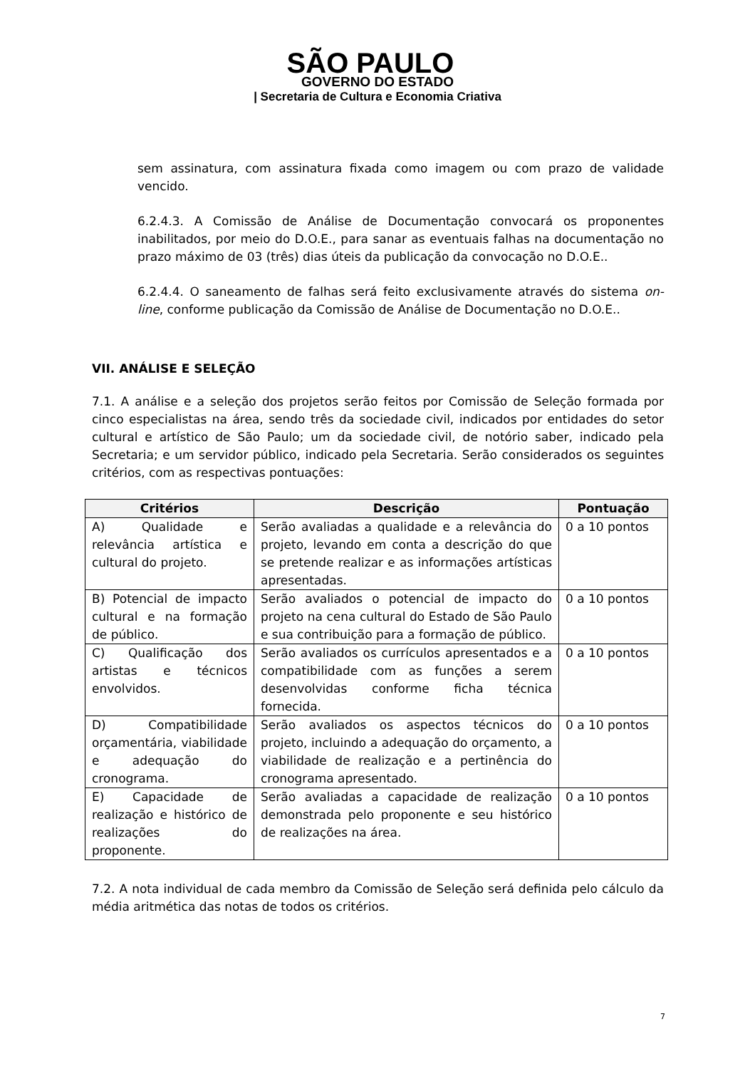SÃO PAULO
GOVERNO DO ESTADO
| Secretaria de Cultura e Economia Criativa
sem assinatura, com assinatura fixada como imagem ou com prazo de validade vencido.
6.2.4.3. A Comissão de Análise de Documentação convocará os proponentes inabilitados, por meio do D.O.E., para sanar as eventuais falhas na documentação no prazo máximo de 03 (três) dias úteis da publicação da convocação no D.O.E..
6.2.4.4. O saneamento de falhas será feito exclusivamente através do sistema on-line, conforme publicação da Comissão de Análise de Documentação no D.O.E..
VII. ANÁLISE E SELEÇÃO
7.1. A análise e a seleção dos projetos serão feitos por Comissão de Seleção formada por cinco especialistas na área, sendo três da sociedade civil, indicados por entidades do setor cultural e artístico de São Paulo; um da sociedade civil, de notório saber, indicado pela Secretaria; e um servidor público, indicado pela Secretaria. Serão considerados os seguintes critérios, com as respectivas pontuações:
| Critérios | Descrição | Pontuação |
| --- | --- | --- |
| A) Qualidade e relevância artística e cultural do projeto. | Serão avaliadas a qualidade e a relevância do projeto, levando em conta a descrição do que se pretende realizar e as informações artísticas apresentadas. | 0 a 10 pontos |
| B) Potencial de impacto cultural e na formação de público. | Serão avaliados o potencial de impacto do projeto na cena cultural do Estado de São Paulo e sua contribuição para a formação de público. | 0 a 10 pontos |
| C) Qualificação dos artistas e técnicos envolvidos. | Serão avaliados os currículos apresentados e a compatibilidade com as funções a serem desenvolvidas conforme ficha técnica fornecida. | 0 a 10 pontos |
| D) Compatibilidade orçamentária, viabilidade e adequação do cronograma. | Serão avaliados os aspectos técnicos do projeto, incluindo a adequação do orçamento, a viabilidade de realização e a pertinência do cronograma apresentado. | 0 a 10 pontos |
| E) Capacidade de realização e histórico de realizações do proponente. | Serão avaliadas a capacidade de realização demonstrada pelo proponente e seu histórico de realizações na área. | 0 a 10 pontos |
7.2. A nota individual de cada membro da Comissão de Seleção será definida pelo cálculo da média aritmética das notas de todos os critérios.
7